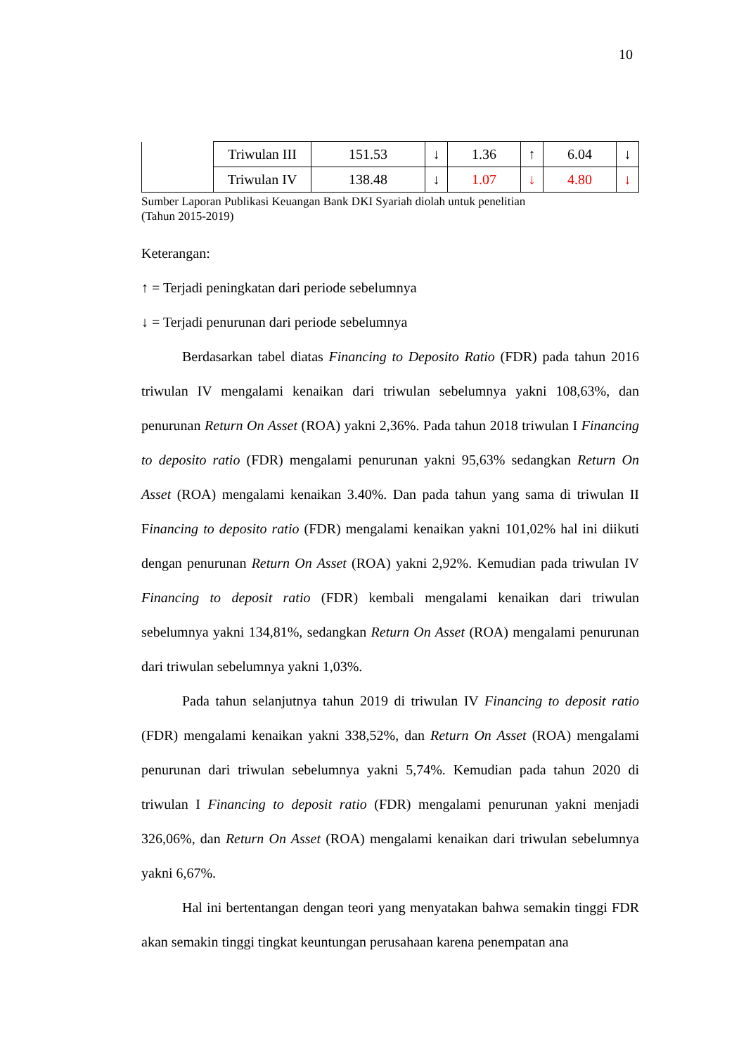10
| | Triwulan III | 151.53 | ↓ | 1.36 | ↑ | 6.04 | ↓ |
| | Triwulan IV | 138.48 | ↓ | 1.07 | ↓ | 4.80 | ↓ |
Sumber Laporan Publikasi Keuangan Bank DKI Syariah diolah untuk penelitian
(Tahun 2015-2019)
Keterangan:
↑ = Terjadi peningkatan dari periode sebelumnya
↓ = Terjadi penurunan dari periode sebelumnya
Berdasarkan tabel diatas Financing to Deposito Ratio (FDR) pada tahun 2016 triwulan IV mengalami kenaikan dari triwulan sebelumnya yakni 108,63%, dan penurunan Return On Asset (ROA) yakni 2,36%. Pada tahun 2018 triwulan I Financing to deposito ratio (FDR) mengalami penurunan yakni 95,63% sedangkan Return On Asset (ROA) mengalami kenaikan 3.40%. Dan pada tahun yang sama di triwulan II Financing to deposito ratio (FDR) mengalami kenaikan yakni 101,02% hal ini diikuti dengan penurunan Return On Asset (ROA) yakni 2,92%. Kemudian pada triwulan IV Financing to deposit ratio (FDR) kembali mengalami kenaikan dari triwulan sebelumnya yakni 134,81%, sedangkan Return On Asset (ROA) mengalami penurunan dari triwulan sebelumnya yakni 1,03%.
Pada tahun selanjutnya tahun 2019 di triwulan IV Financing to deposit ratio (FDR) mengalami kenaikan yakni 338,52%, dan Return On Asset (ROA) mengalami penurunan dari triwulan sebelumnya yakni 5,74%. Kemudian pada tahun 2020 di triwulan I Financing to deposit ratio (FDR) mengalami penurunan yakni menjadi 326,06%, dan Return On Asset (ROA) mengalami kenaikan dari triwulan sebelumnya yakni 6,67%.
Hal ini bertentangan dengan teori yang menyatakan bahwa semakin tinggi FDR akan semakin tinggi tingkat keuntungan perusahaan karena penempatan ana